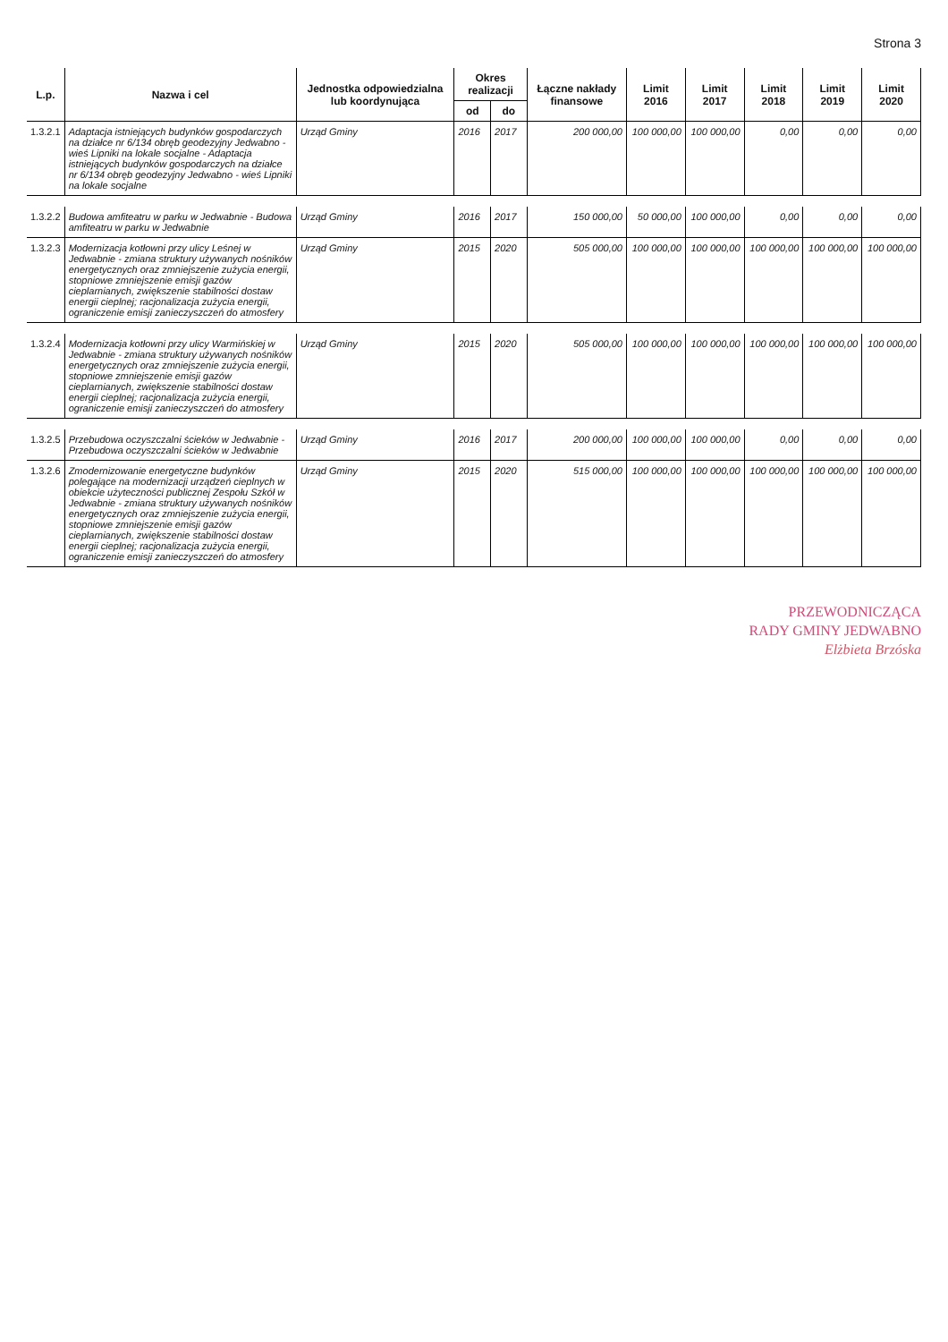Strona 3
| L.p. | Nazwa i cel | Jednostka odpowiedzialna lub koordynująca | Okres realizacji | | Łączne nakłady finansowe | Limit 2016 | Limit 2017 | Limit 2018 | Limit 2019 | Limit 2020 |
| --- | --- | --- | --- | --- | --- | --- | --- | --- | --- | --- |
| | | | od | do | | | | | | |
| 1.3.2.1 | Adaptacja istniejących budynków gospodarczych na działce nr 6/134 obręb geodezyjny Jedwabno - wieś Lipniki na lokale socjalne - Adaptacja istniejących budynków gospodarczych na działce nr 6/134 obręb geodezyjny Jedwabno - wieś Lipniki na lokale socjalne | Urząd Gminy | 2016 | 2017 | 200 000,00 | 100 000,00 | 100 000,00 | 0,00 | 0,00 | 0,00 |
| 1.3.2.2 | Budowa amfiteatru w parku w Jedwabnie - Budowa amfiteatru w parku w Jedwabnie | Urząd Gminy | 2016 | 2017 | 150 000,00 | 50 000,00 | 100 000,00 | 0,00 | 0,00 | 0,00 |
| 1.3.2.3 | Modernizacja kotłowni przy ulicy Leśnej w Jedwabnie - zmiana struktury używanych nośników energetycznych oraz zmniejszenie zużycia energii, stopniowe zmniejszenie emisji gazów cieplarnianych, zwiększenie stabilności dostaw energii cieplnej; racjonalizacja zużycia energii, ograniczenie emisji zanieczyszczeń do atmosfery | Urząd Gminy | 2015 | 2020 | 505 000,00 | 100 000,00 | 100 000,00 | 100 000,00 | 100 000,00 | 100 000,00 |
| 1.3.2.4 | Modernizacja kotłowni przy ulicy Warmińskiej w Jedwabnie - zmiana struktury używanych nośników energetycznych oraz zmniejszenie zużycia energii, stopniowe zmniejszenie emisji gazów cieplarnianych, zwiększenie stabilności dostaw energii cieplnej; racjonalizacja zużycia energii, ograniczenie emisji zanieczyszczeń do atmosfery | Urząd Gminy | 2015 | 2020 | 505 000,00 | 100 000,00 | 100 000,00 | 100 000,00 | 100 000,00 | 100 000,00 |
| 1.3.2.5 | Przebudowa oczyszczalni ścieków w Jedwabnie - Przebudowa oczyszczalni ścieków w Jedwabnie | Urząd Gminy | 2016 | 2017 | 200 000,00 | 100 000,00 | 100 000,00 | 0,00 | 0,00 | 0,00 |
| 1.3.2.6 | Zmodernizowanie energetyczne budynków polegające na modernizacji urządzeń cieplnych w obiekcie użyteczności publicznej Zespołu Szkół w Jedwabnie - zmiana struktury używanych nośników energetycznych oraz zmniejszenie zużycia energii, stopniowe zmniejszenie emisji gazów cieplarnianych, zwiększenie stabilności dostaw energii cieplnej; racjonalizacja zużycia energii, ograniczenie emisji zanieczyszczeń do atmosfery | Urząd Gminy | 2015 | 2020 | 515 000,00 | 100 000,00 | 100 000,00 | 100 000,00 | 100 000,00 | 100 000,00 |
PRZEWODNICZĄCA
RADY GMINY JEDWABNO
Elżbieta Brzóska